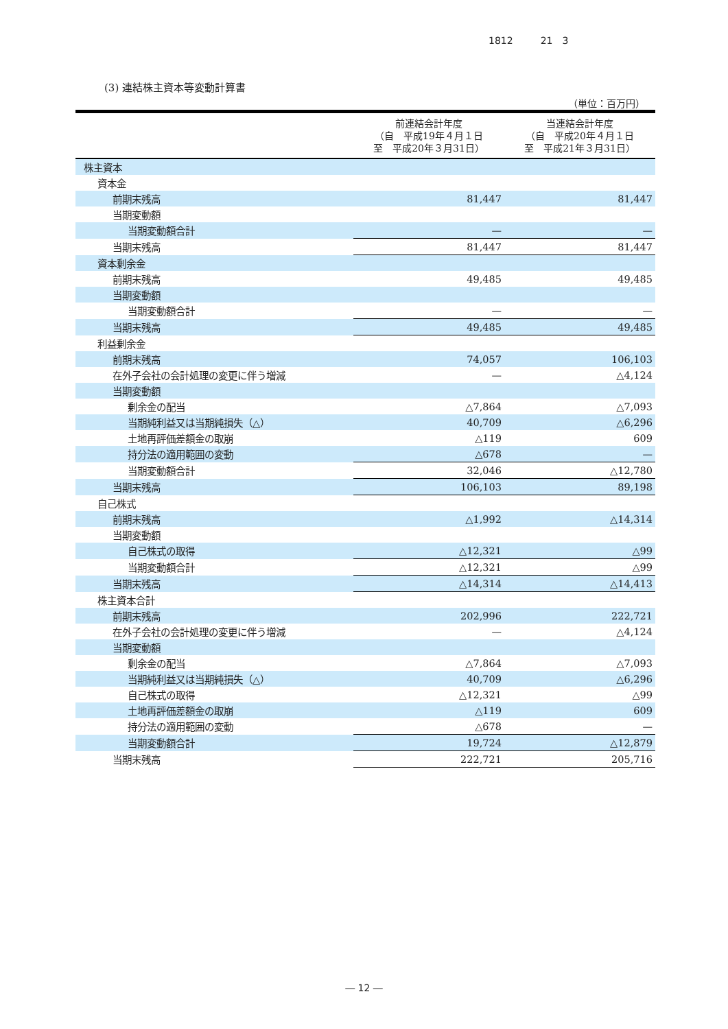1812 21　3
(3) 連結株主資本等変動計算書
（単位：百万円）
| | 前連結会計年度 （自 平成19年４月１日 至 平成20年３月31日） | 当連結会計年度 （自 平成20年４月１日 至 平成21年３月31日） |
| --- | --- | --- |
| 株主資本 | | |
| 資本金 | | |
| 前期末残高 | 81,447 | 81,447 |
| 当期変動額 | | |
| 当期変動額合計 | — | — |
| 当期末残高 | 81,447 | 81,447 |
| 資本剰余金 | | |
| 前期末残高 | 49,485 | 49,485 |
| 当期変動額 | | |
| 当期変動額合計 | — | — |
| 当期末残高 | 49,485 | 49,485 |
| 利益剰余金 | | |
| 前期末残高 | 74,057 | 106,103 |
| 在外子会社の会計処理の変更に伴う増減 | — | △4,124 |
| 当期変動額 | | |
| 剰余金の配当 | △7,864 | △7,093 |
| 当期純利益又は当期純損失（△） | 40,709 | △6,296 |
| 土地再評価差額金の取崩 | △119 | 609 |
| 持分法の適用範囲の変動 | △678 | — |
| 当期変動額合計 | 32,046 | △12,780 |
| 当期末残高 | 106,103 | 89,198 |
| 自己株式 | | |
| 前期末残高 | △1,992 | △14,314 |
| 当期変動額 | | |
| 自己株式の取得 | △12,321 | △99 |
| 当期変動額合計 | △12,321 | △99 |
| 当期末残高 | △14,314 | △14,413 |
| 株主資本合計 | | |
| 前期末残高 | 202,996 | 222,721 |
| 在外子会社の会計処理の変更に伴う増減 | — | △4,124 |
| 当期変動額 | | |
| 剰余金の配当 | △7,864 | △7,093 |
| 当期純利益又は当期純損失（△） | 40,709 | △6,296 |
| 自己株式の取得 | △12,321 | △99 |
| 土地再評価差額金の取崩 | △119 | 609 |
| 持分法の適用範囲の変動 | △678 | — |
| 当期変動額合計 | 19,724 | △12,879 |
| 当期末残高 | 222,721 | 205,716 |
― 12 ―